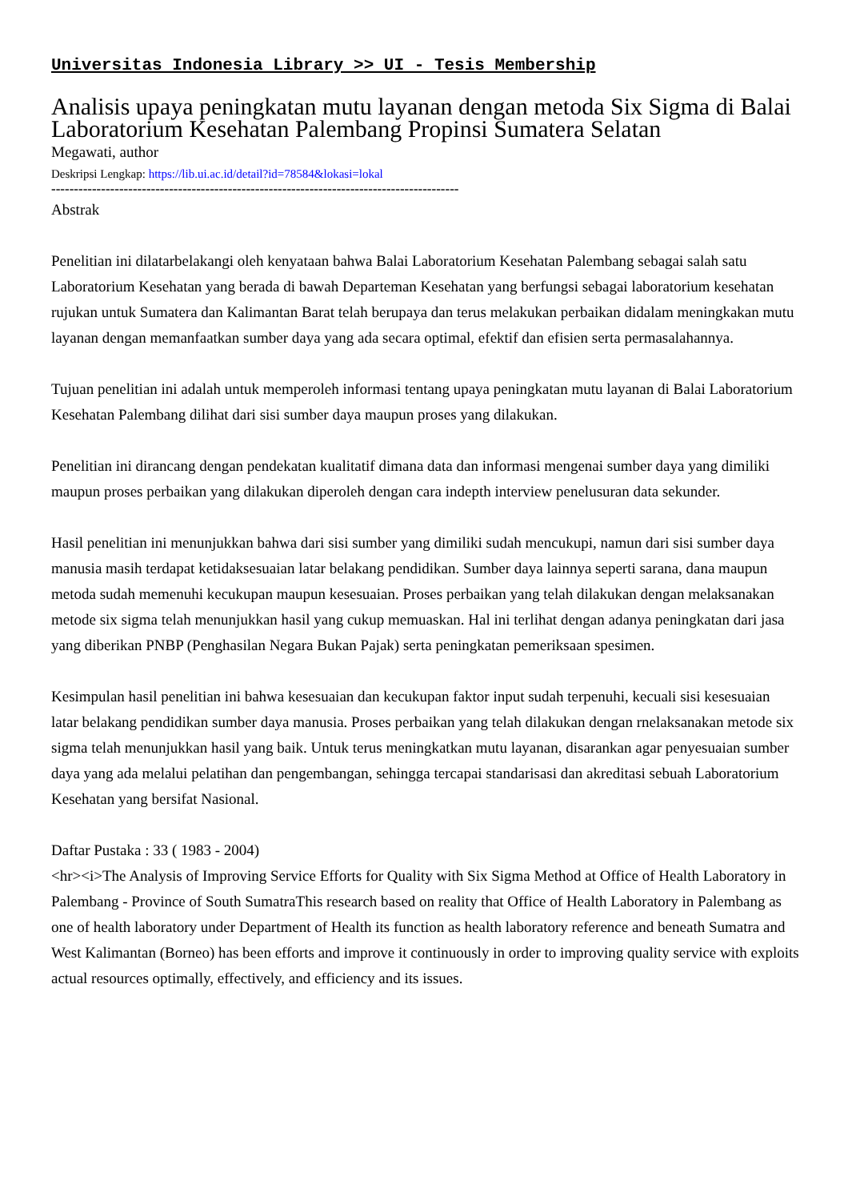Universitas Indonesia Library >> UI - Tesis Membership
Analisis upaya peningkatan mutu layanan dengan metoda Six Sigma di Balai Laboratorium Kesehatan Palembang Propinsi Sumatera Selatan
Megawati, author
Deskripsi Lengkap: https://lib.ui.ac.id/detail?id=78584&lokasi=lokal
------------------------------------------------------------------------------------------
Abstrak
Penelitian ini dilatarbelakangi oleh kenyataan bahwa Balai Laboratorium Kesehatan Palembang sebagai salah satu Laboratorium Kesehatan yang berada di bawah Departeman Kesehatan yang berfungsi sebagai laboratorium kesehatan rujukan untuk Sumatera dan Kalimantan Barat telah berupaya dan terus melakukan perbaikan didalam meningkakan mutu layanan dengan memanfaatkan sumber daya yang ada secara optimal, efektif dan efisien serta permasalahannya.
Tujuan penelitian ini adalah untuk memperoleh informasi tentang upaya peningkatan mutu layanan di Balai Laboratorium Kesehatan Palembang dilihat dari sisi sumber daya maupun proses yang dilakukan.
Penelitian ini dirancang dengan pendekatan kualitatif dimana data dan informasi mengenai sumber daya yang dimiliki maupun proses perbaikan yang dilakukan diperoleh dengan cara indepth interview penelusuran data sekunder.
Hasil penelitian ini menunjukkan bahwa dari sisi sumber yang dimiliki sudah mencukupi, namun dari sisi sumber daya manusia masih terdapat ketidaksesuaian latar belakang pendidikan. Sumber daya lainnya seperti sarana, dana maupun metoda sudah memenuhi kecukupan maupun kesesuaian. Proses perbaikan yang telah dilakukan dengan melaksanakan metode six sigma telah menunjukkan hasil yang cukup memuaskan. Hal ini terlihat dengan adanya peningkatan dari jasa yang diberikan PNBP (Penghasilan Negara Bukan Pajak) serta peningkatan pemeriksaan spesimen.
Kesimpulan hasil penelitian ini bahwa kesesuaian dan kecukupan faktor input sudah terpenuhi, kecuali sisi kesesuaian latar belakang pendidikan sumber daya manusia. Proses perbaikan yang telah dilakukan dengan rnelaksanakan metode six sigma telah menunjukkan hasil yang baik. Untuk terus meningkatkan mutu layanan, disarankan agar penyesuaian sumber daya yang ada melalui pelatihan dan pengembangan, sehingga tercapai standarisasi dan akreditasi sebuah Laboratorium Kesehatan yang bersifat Nasional.
Daftar Pustaka : 33 ( 1983 - 2004)
<hr><i>The Analysis of Improving Service Efforts for Quality with Six Sigma Method at Office of Health Laboratory in Palembang - Province of South SumatraThis research based on reality that Office of Health Laboratory in Palembang as one of health laboratory under Department of Health its function as health laboratory reference and beneath Sumatra and West Kalimantan (Borneo) has been efforts and improve it continuously in order to improving quality service with exploits actual resources optimally, effectively, and efficiency and its issues.